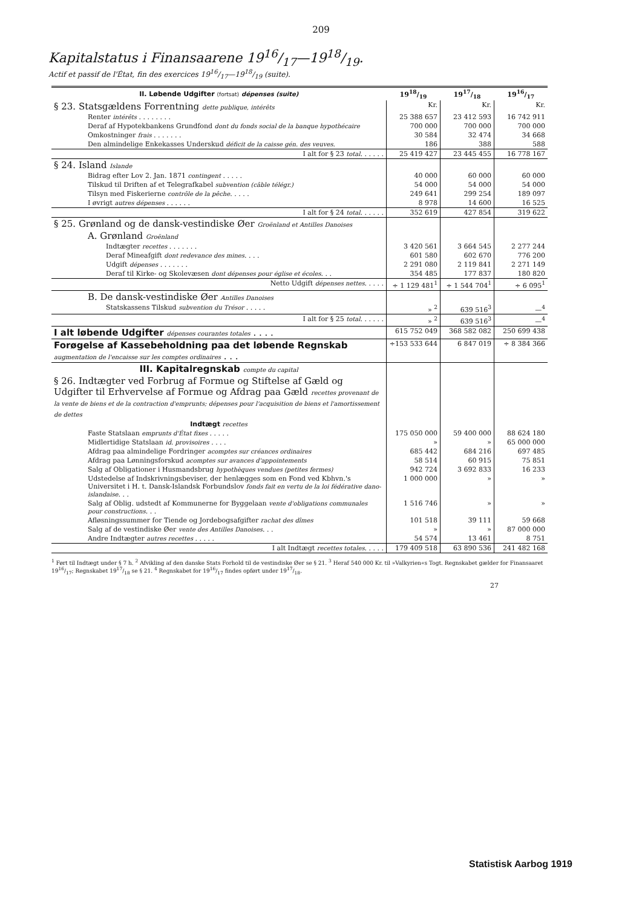209
Kapitalstatus i Finansaarene 1916/17—1918/19.
Actif et passif de l'État, fin des exercices 1916/17—1918/19 (suite).
| II. Løbende Udgifter (fortsat) dépenses (suite) | 1918/19 | 1917/18 | 1916/17 |
| --- | --- | --- | --- |
| § 23. Statsgældens Forrentning dette publique, intérêts | Kr. | Kr. | Kr. |
| Renter intérêts . . . . . . . . | 25 388 657 | 23 412 593 | 16 742 911 |
| Deraf af Hypotekbankens Grundfond dont du fonds social de la banque hypothécaire | 700 000 | 700 000 | 700 000 |
| Omkostninger frais . . . . . . . | 30 584 | 32 474 | 34 668 |
| Den almindelige Enkekasses Underskud déficit de la caisse gén. des veuves. | 186 | 388 | 588 |
| I alt for § 23 total . . . . . . | 25 419 427 | 23 445 455 | 16 778 167 |
| § 24. Island Islande | | | |
| Bidrag efter Lov 2. Jan. 1871 contingent . . . . . | 40 000 | 60 000 | 60 000 |
| Tilskud til Driften af et Telegrafkabel subvention (câble télégr.) | 54 000 | 54 000 | 54 000 |
| Tilsyn med Fiskerierne contrôle de la pêche . . . . . | 249 641 | 299 254 | 189 097 |
| I øvrigt autres dépenses . . . . . . | 8 978 | 14 600 | 16 525 |
| I alt for § 24 total . . . . . . | 352 619 | 427 854 | 319 622 |
| § 25. Grønland og de dansk-vestindiske Øer Groënland et Antilles Danoises | | | |
| A. Grønland Groënland | | | |
| Indtægter recettes . . . . . . . | 3 420 561 | 3 664 545 | 2 277 244 |
| Deraf Mineafgift dont redevance des mines . . . . | 601 580 | 602 670 | 776 200 |
| Udgift dépenses . . . . . . . | 2 291 080 | 2 119 841 | 2 271 149 |
| Deraf til Kirke- og Skolevæsen dont dépenses pour église et écoles . . . | 354 485 | 177 837 | 180 820 |
| Netto Udgift dépenses nettes . . . . . | ÷ 1 129 481<sup>1</sup> | ÷ 1 544 704<sup>1</sup> | ÷ 6 095<sup>1</sup> |
| B. De dansk-vestindiske Øer Antilles Danoises | | | |
| Statskassens Tilskud subvention du Trésor . . . . . | » <sup>2</sup> | 639 516<sup>3</sup> | —<sup>4</sup> |
| I alt for § 25 total . . . . . . | » <sup>2</sup> | 639 516<sup>3</sup> | —<sup>4</sup> |
| I alt løbende Udgifter dépenses courantes totales . . . . | 615 752 049 | 368 582 082 | 250 699 438 |
| Forøgelse af Kassebeholdning paa det løbende Regnskab augmentation de l'encaisse sur les comptes ordinaires . . . | ÷153 533 644 | 6 847 019 | ÷ 8 384 366 |
| III. Kapitalregnskab compte du capital | | | |
| § 26. Indtægter ved Forbrug af Formue og Stiftelse af Gæld og Udgifter til Erhvervelse af Formue og Afdrag paa Gæld recettes provenant de la vente de biens et de la contraction d'emprunts; dépenses pour l'acquisition de biens et l'amortissement de dettes | | | |
| Indtægt recettes | | | |
| Faste Statslaan emprunts d'État fixes . . . . . | 175 050 000 | 59 400 000 | 88 624 180 |
| Midlertidige Statslaan id. provisoires . . . . | » | » | 65 000 000 |
| Afdrag paa almindelige Fordringer acomptes sur créances ordinaires | 685 442 | 684 216 | 697 485 |
| Afdrag paa Lønningsforskud acomptes sur avances d'appointements | 58 514 | 60 915 | 75 851 |
| Salg af Obligationer i Husmandsbrug hypothèques vendues (petites fermes) | 942 724 | 3 692 833 | 16 233 |
| Udstedelse af Indskrivningsbeviser, der henlægges som en Fond ved Kbhvn.'s Universitet i H. t. Dansk-Islandsk Forbundslov fonds fait en vertu de la loi fédérative dano-islandaise . . . | 1 000 000 | » | » |
| Salg af Oblig. udstedt af Kommunerne for Byggelaan vente d'obligations communales pour constructions . . . | 1 516 746 | » | » |
| Afløsningssummer for Tiende og Jordebogsafgifter rachat des dîmes | 101 518 | 39 111 | 59 668 |
| Salg af de vestindiske Øer vente des Antilles Danoises . . . | » | » | 87 000 000 |
| Andre Indtægter autres recettes . . . . . | 54 574 | 13 461 | 8 751 |
| I alt Indtægt recettes totales . . . . . | 179 409 518 | 63 890 536 | 241 482 168 |
<sup>1</sup> Ført til Indtægt under § 7 h. <sup>2</sup> Afvikling af den danske Stats Forhold til de vestindiske Øer se § 21. <sup>3</sup> Heraf 540 000 Kr. til »Valkyrien«s Togt. Regnskabet gælder for Finansaaret 1916/17; Regnskabet 1917/18 se § 21. <sup>4</sup> Regnskabet for 1916/17 findes opført under 1917/18.
27
Statistisk Aarbog 1919